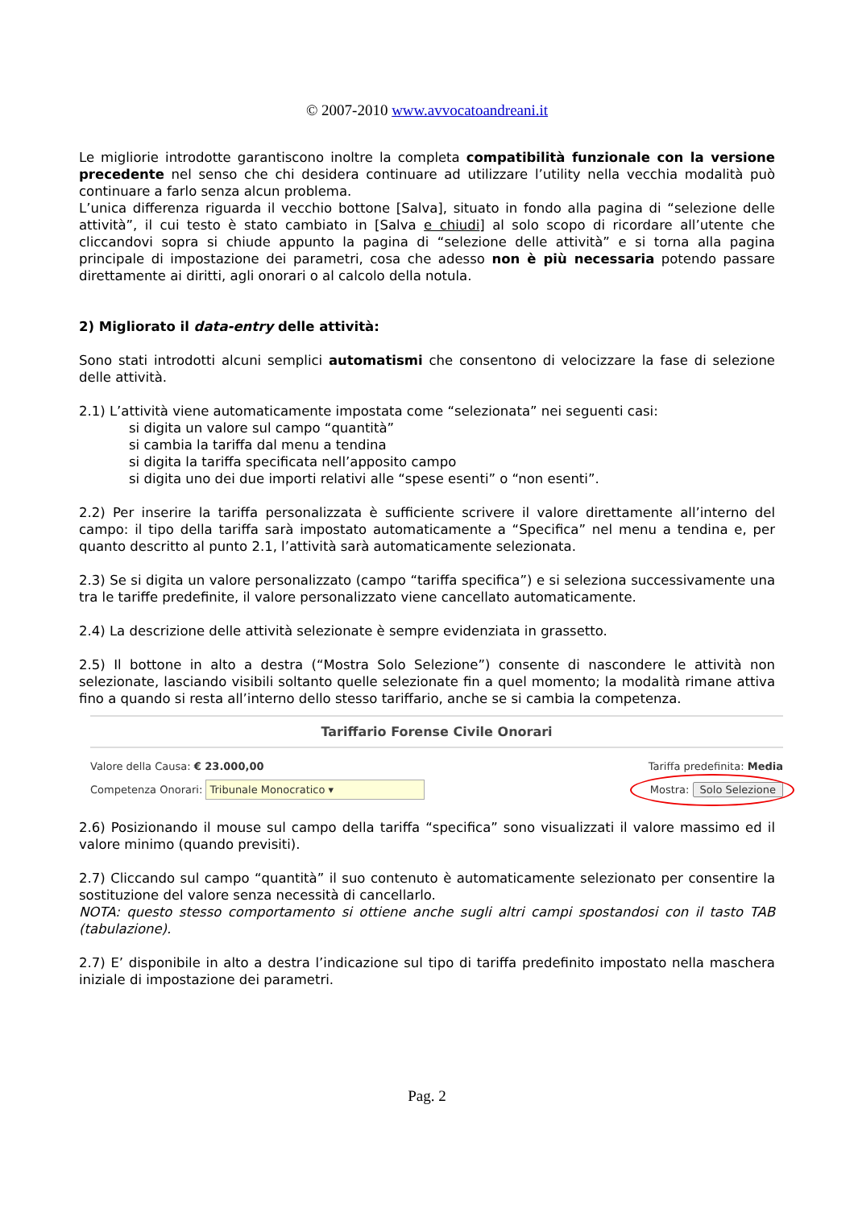© 2007-2010 www.avvocatoandreani.it
Le migliorie introdotte garantiscono inoltre la completa compatibilità funzionale con la versione precedente nel senso che chi desidera continuare ad utilizzare l’utility nella vecchia modalità può continuare a farlo senza alcun problema.
L’unica differenza riguarda il vecchio bottone [Salva], situato in fondo alla pagina di “selezione delle attività”, il cui testo è stato cambiato in [Salva e chiudi] al solo scopo di ricordare all’utente che cliccandovi sopra si chiude appunto la pagina di “selezione delle attività” e si torna alla pagina principale di impostazione dei parametri, cosa che adesso non è più necessaria potendo passare direttamente ai diritti, agli onorari o al calcolo della notula.
2) Migliorato il data-entry delle attività:
Sono stati introdotti alcuni semplici automatismi che consentono di velocizzare la fase di selezione delle attività.
2.1) L’attività viene automaticamente impostata come “selezionata” nei seguenti casi:
si digita un valore sul campo “quantità”
si cambia la tariffa dal menu a tendina
si digita la tariffa specificata nell’apposito campo
si digita uno dei due importi relativi alle “spese esenti” o “non esenti”.
2.2) Per inserire la tariffa personalizzata è sufficiente scrivere il valore direttamente all’interno del campo: il tipo della tariffa sarà impostato automaticamente a “Specifica” nel menu a tendina e, per quanto descritto al punto 2.1, l’attività sarà automaticamente selezionata.
2.3) Se si digita un valore personalizzato (campo “tariffa specifica”) e si seleziona successivamente una tra le tariffe predefinite, il valore personalizzato viene cancellato automaticamente.
2.4) La descrizione delle attività selezionate è sempre evidenziata in grassetto.
2.5) Il bottone in alto a destra (“Mostra Solo Selezione”) consente di nascondere le attività non selezionate, lasciando visibili soltanto quelle selezionate fin a quel momento; la modalità rimane attiva fino a quando si resta all’interno dello stesso tariffario, anche se si cambia la competenza.
Tariffario Forense Civile Onorari
Valore della Causa: € 23.000,00 Tariffa predefinita: Media
Competenza Onorari: Tribunale Monocratico ▾ Mostra: Solo Selezione
2.6) Posizionando il mouse sul campo della tariffa “specifica” sono visualizzati il valore massimo ed il valore minimo (quando previsiti).
2.7) Cliccando sul campo “quantità” il suo contenuto è automaticamente selezionato per consentire la sostituzione del valore senza necessità di cancellarlo.
NOTA: questo stesso comportamento si ottiene anche sugli altri campi spostandosi con il tasto TAB (tabulazione).
2.7) E’ disponibile in alto a destra l’indicazione sul tipo di tariffa predefinito impostato nella maschera iniziale di impostazione dei parametri.
Pag. 2